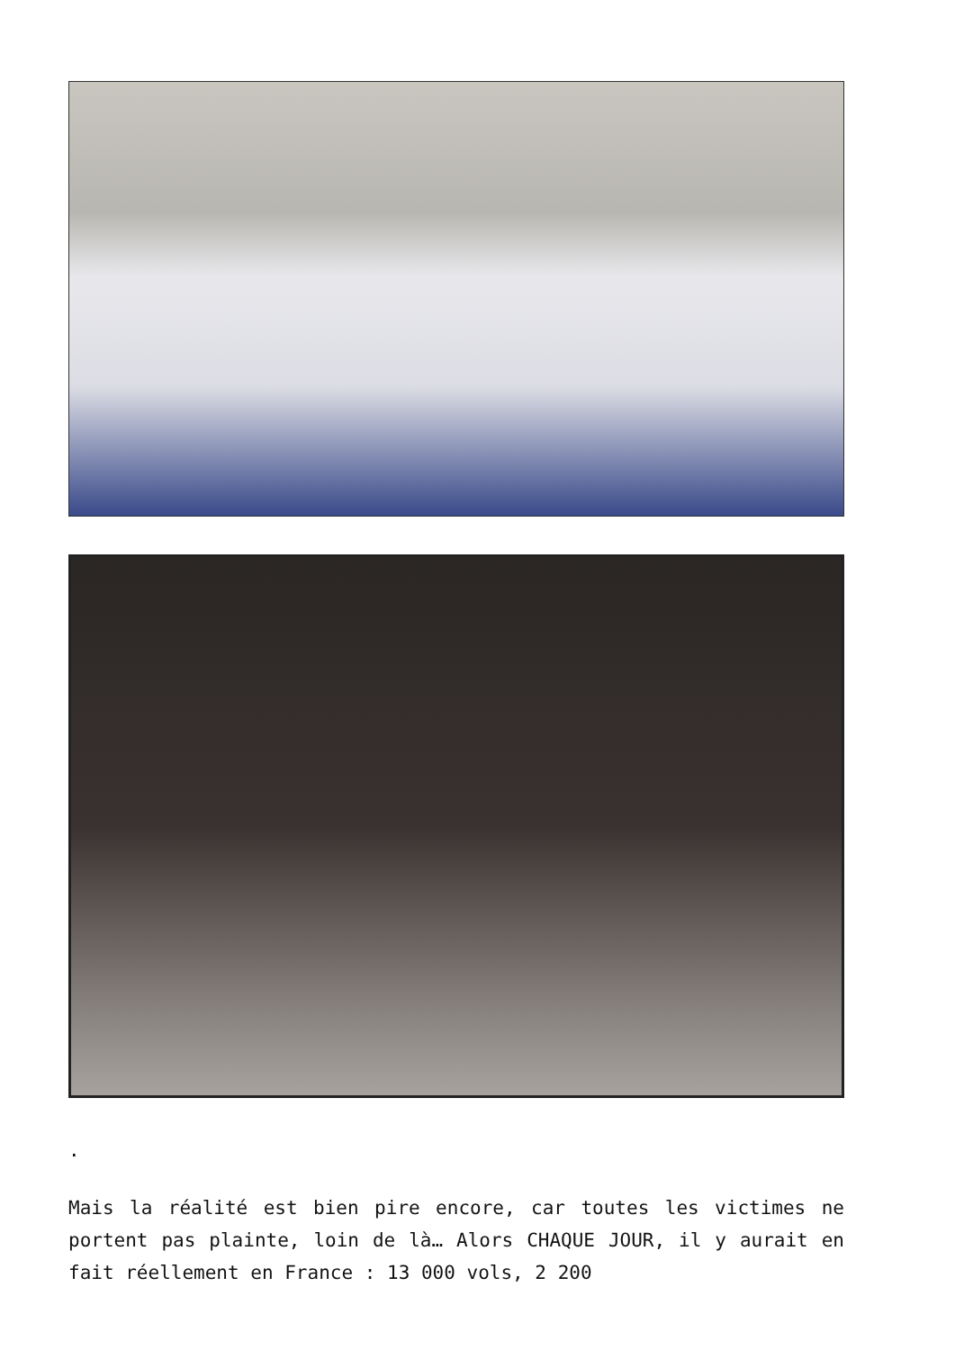.
Mais la réalité est bien pire encore, car toutes les victimes ne portent pas plainte, loin de là… Alors CHAQUE JOUR, il y aurait en fait réellement en France : 13 000 vols, 2 200